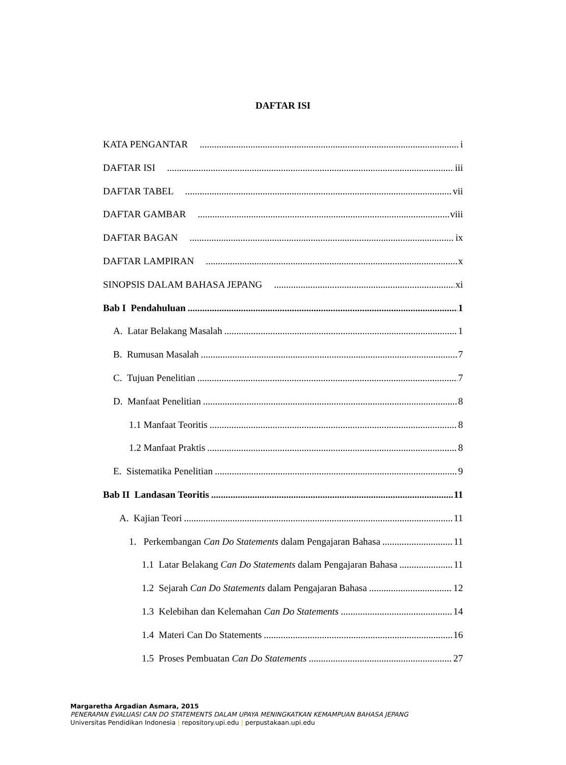DAFTAR ISI
KATA PENGANTAR i
DAFTAR ISI iii
DAFTAR TABEL vii
DAFTAR GAMBAR viii
DAFTAR BAGAN ix
DAFTAR LAMPIRAN x
SINOPSIS DALAM BAHASA JEPANG xi
Bab I Pendahuluan 1
A. Latar Belakang Masalah 1
B. Rumusan Masalah 7
C. Tujuan Penelitian 7
D. Manfaat Penelitian 8
1.1 Manfaat Teoritis 8
1.2 Manfaat Praktis 8
E. Sistematika Penelitian 9
Bab II Landasan Teoritis 11
A. Kajian Teori 11
1. Perkembangan Can Do Statements dalam Pengajaran Bahasa 11
1.1 Latar Belakang Can Do Statements dalam Pengajaran Bahasa 11
1.2 Sejarah Can Do Statements dalam Pengajaran Bahasa 12
1.3 Kelebihan dan Kelemahan Can Do Statements 14
1.4 Materi Can Do Statements 16
1.5 Proses Pembuatan Can Do Statements 27
Margaretha Argadian Asmara, 2015
PENERAPAN EVALUASI CAN DO STATEMENTS DALAM UPAYA MENINGKATKAN KEMAMPUAN BAHASA JEPANG
Universitas Pendidikan Indonesia | repository.upi.edu | perpustakaan.upi.edu